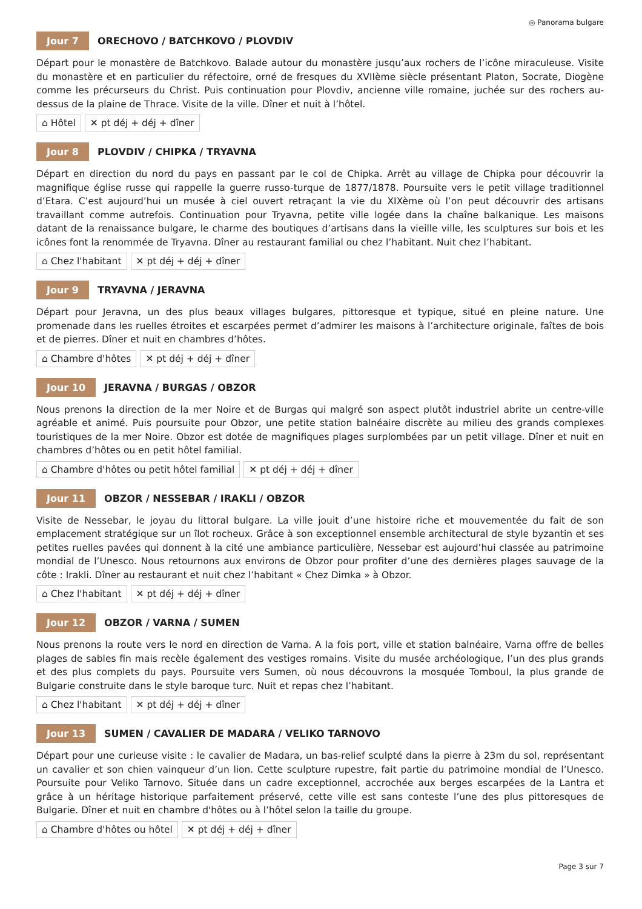◎ Panorama bulgare
Jour 7 ORECHOVO / BATCHKOVO / PLOVDIV
Départ pour le monastère de Batchkovo. Balade autour du monastère jusqu’aux rochers de l’icône miraculeuse. Visite du monastère et en particulier du réfectoire, orné de fresques du XVIIème siècle présentant Platon, Socrate, Diogène comme les précurseurs du Christ. Puis continuation pour Plovdiv, ancienne ville romaine, juchée sur des rochers au-dessus de la plaine de Thrace. Visite de la ville. Dîner et nuit à l’hôtel.
⌂ Hôtel ✕ pt déj + déj + dîner
Jour 8 PLOVDIV / CHIPKA / TRYAVNA
Départ en direction du nord du pays en passant par le col de Chipka. Arrêt au village de Chipka pour découvrir la magnifique église russe qui rappelle la guerre russo-turque de 1877/1878. Poursuite vers le petit village traditionnel d’Etara. C’est aujourd’hui un musée à ciel ouvert retraçant la vie du XIXème où l’on peut découvrir des artisans travaillant comme autrefois. Continuation pour Tryavna, petite ville logée dans la chaîne balkanique. Les maisons datant de la renaissance bulgare, le charme des boutiques d’artisans dans la vieille ville, les sculptures sur bois et les icônes font la renommée de Tryavna. Dîner au restaurant familial ou chez l’habitant. Nuit chez l’habitant.
⌂ Chez l'habitant ✕ pt déj + déj + dîner
Jour 9 TRYAVNA / JERAVNA
Départ pour Jeravna, un des plus beaux villages bulgares, pittoresque et typique, situé en pleine nature. Une promenade dans les ruelles étroites et escarpées permet d’admirer les maisons à l’architecture originale, faîtes de bois et de pierres. Dîner et nuit en chambres d’hôtes.
⌂ Chambre d'hôtes ✕ pt déj + déj + dîner
Jour 10 JERAVNA / BURGAS / OBZOR
Nous prenons la direction de la mer Noire et de Burgas qui malgré son aspect plutôt industriel abrite un centre-ville agréable et animé. Puis poursuite pour Obzor, une petite station balnéaire discrète au milieu des grands complexes touristiques de la mer Noire. Obzor est dotée de magnifiques plages surplombées par un petit village. Dîner et nuit en chambres d’hôtes ou en petit hôtel familial.
⌂ Chambre d'hôtes ou petit hôtel familial ✕ pt déj + déj + dîner
Jour 11 OBZOR / NESSEBAR / IRAKLI / OBZOR
Visite de Nessebar, le joyau du littoral bulgare. La ville jouit d’une histoire riche et mouvementée du fait de son emplacement stratégique sur un îlot rocheux. Grâce à son exceptionnel ensemble architectural de style byzantin et ses petites ruelles pavées qui donnent à la cité une ambiance particulière, Nessebar est aujourd’hui classée au patrimoine mondial de l’Unesco. Nous retournons aux environs de Obzor pour profiter d’une des dernières plages sauvage de la côte : Irakli. Dîner au restaurant et nuit chez l’habitant « Chez Dimka » à Obzor.
⌂ Chez l'habitant ✕ pt déj + déj + dîner
Jour 12 OBZOR / VARNA / SUMEN
Nous prenons la route vers le nord en direction de Varna. A la fois port, ville et station balnéaire, Varna offre de belles plages de sables fin mais recèle également des vestiges romains. Visite du musée archéologique, l’un des plus grands et des plus complets du pays. Poursuite vers Sumen, où nous découvrons la mosquée Tomboul, la plus grande de Bulgarie construite dans le style baroque turc. Nuit et repas chez l’habitant.
⌂ Chez l'habitant ✕ pt déj + déj + dîner
Jour 13 SUMEN / CAVALIER DE MADARA / VELIKO TARNOVO
Départ pour une curieuse visite : le cavalier de Madara, un bas-relief sculpté dans la pierre à 23m du sol, représentant un cavalier et son chien vainqueur d’un lion. Cette sculpture rupestre, fait partie du patrimoine mondial de l’Unesco. Poursuite pour Veliko Tarnovo. Située dans un cadre exceptionnel, accrochée aux berges escarpées de la Lantra et grâce à un héritage historique parfaitement préservé, cette ville est sans conteste l’une des plus pittoresques de Bulgarie. Dîner et nuit en chambre d'hôtes ou à l’hôtel selon la taille du groupe.
⌂ Chambre d'hôtes ou hôtel ✕ pt déj + déj + dîner
Page 3 sur 7